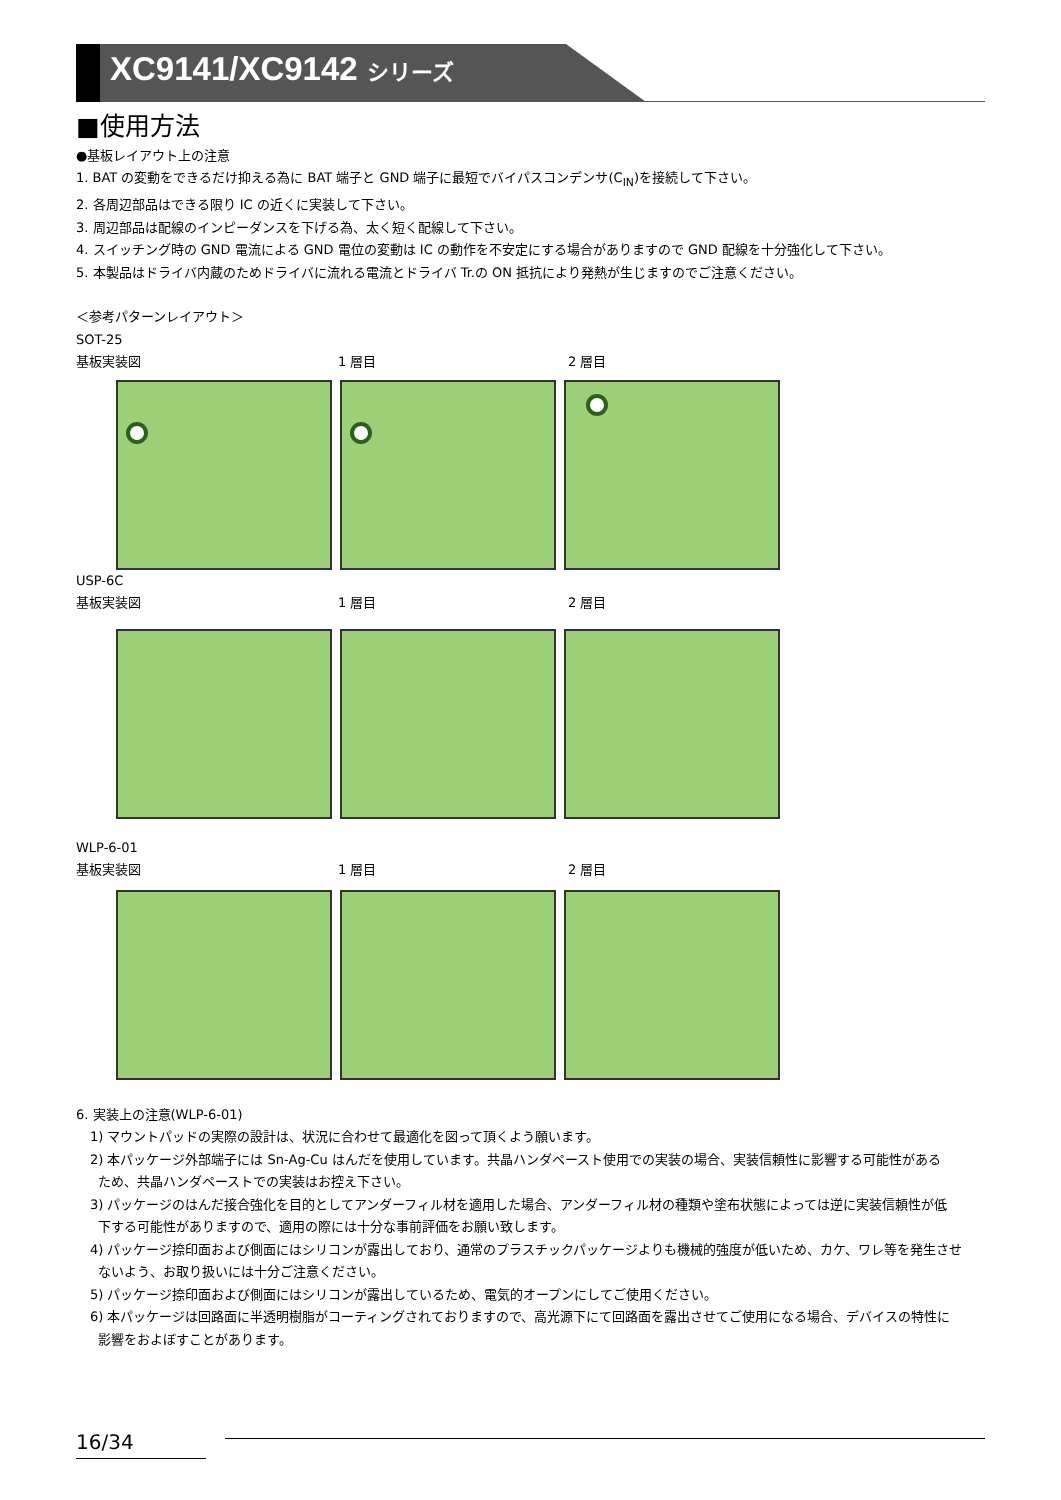XC9141/XC9142 シリーズ
■使用方法
●基板レイアウト上の注意
1. BAT の変動をできるだけ抑える為に BAT 端子と GND 端子に最短でバイパスコンデンサ(C<sub>IN</sub>)を接続して下さい。
2. 各周辺部品はできる限り IC の近くに実装して下さい。
3. 周辺部品は配線のインピーダンスを下げる為、太く短く配線して下さい。
4. スイッチング時の GND 電流による GND 電位の変動は IC の動作を不安定にする場合がありますので GND 配線を十分強化して下さい。
5. 本製品はドライバ内蔵のためドライバに流れる電流とドライバ Tr.の ON 抵抗により発熱が生じますのでご注意ください。
＜参考パターンレイアウト＞
SOT-25
基板実装図 1 層目 2 層目
USP-6C
基板実装図 1 層目 2 層目
WLP-6-01
基板実装図 1 層目 2 層目
6. 実装上の注意(WLP-6-01)
1) マウントパッドの実際の設計は、状況に合わせて最適化を図って頂くよう願います。
2) 本パッケージ外部端子には Sn-Ag-Cu はんだを使用しています。共晶ハンダペースト使用での実装の場合、実装信頼性に影響する可能性がある
ため、共晶ハンダペーストでの実装はお控え下さい。
3) パッケージのはんだ接合強化を目的としてアンダーフィル材を適用した場合、アンダーフィル材の種類や塗布状態によっては逆に実装信頼性が低
下する可能性がありますので、適用の際には十分な事前評価をお願い致します。
4) パッケージ捺印面および側面にはシリコンが露出しており、通常のプラスチックパッケージよりも機械的強度が低いため、カケ、ワレ等を発生させ
ないよう、お取り扱いには十分ご注意ください。
5) パッケージ捺印面および側面にはシリコンが露出しているため、電気的オープンにしてご使用ください。
6) 本パッケージは回路面に半透明樹脂がコーティングされておりますので、高光源下にて回路面を露出させてご使用になる場合、デバイスの特性に
影響をおよぼすことがあります。
16/34